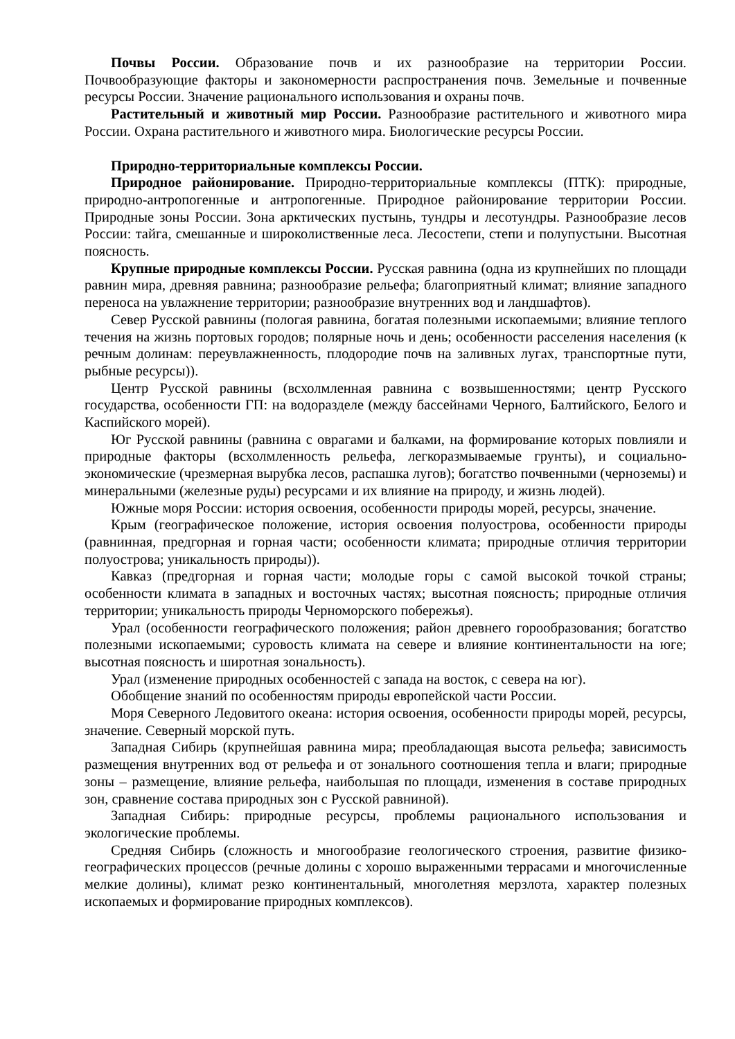Почвы России. Образование почв и их разнообразие на территории России. Почвообразующие факторы и закономерности распространения почв. Земельные и почвенные ресурсы России. Значение рационального использования и охраны почв.
Растительный и животный мир России. Разнообразие растительного и животного мира России. Охрана растительного и животного мира. Биологические ресурсы России.
Природно-территориальные комплексы России.
Природное районирование. Природно-территориальные комплексы (ПТК): природные, природно-антропогенные и антропогенные. Природное районирование территории России. Природные зоны России. Зона арктических пустынь, тундры и лесотундры. Разнообразие лесов России: тайга, смешанные и широколиственные леса. Лесостепи, степи и полупустыни. Высотная поясность.
Крупные природные комплексы России. Русская равнина (одна из крупнейших по площади равнин мира, древняя равнина; разнообразие рельефа; благоприятный климат; влияние западного переноса на увлажнение территории; разнообразие внутренних вод и ландшафтов).
Север Русской равнины (пологая равнина, богатая полезными ископаемыми; влияние теплого течения на жизнь портовых городов; полярные ночь и день; особенности расселения населения (к речным долинам: переувлажненность, плодородие почв на заливных лугах, транспортные пути, рыбные ресурсы)).
Центр Русской равнины (всхолмленная равнина с возвышенностями; центр Русского государства, особенности ГП: на водоразделе (между бассейнами Черного, Балтийского, Белого и Каспийского морей).
Юг Русской равнины (равнина с оврагами и балками, на формирование которых повлияли и природные факторы (всхолмленность рельефа, легкоразмываемые грунты), и социально-экономические (чрезмерная вырубка лесов, распашка лугов); богатство почвенными (черноземы) и минеральными (железные руды) ресурсами и их влияние на природу, и жизнь людей).
Южные моря России: история освоения, особенности природы морей, ресурсы, значение.
Крым (географическое положение, история освоения полуострова, особенности природы (равнинная, предгорная и горная части; особенности климата; природные отличия территории полуострова; уникальность природы)).
Кавказ (предгорная и горная части; молодые горы с самой высокой точкой страны; особенности климата в западных и восточных частях; высотная поясность; природные отличия территории; уникальность природы Черноморского побережья).
Урал (особенности географического положения; район древнего горообразования; богатство полезными ископаемыми; суровость климата на севере и влияние континентальности на юге; высотная поясность и широтная зональность).
Урал (изменение природных особенностей с запада на восток, с севера на юг).
Обобщение знаний по особенностям природы европейской части России.
Моря Северного Ледовитого океана: история освоения, особенности природы морей, ресурсы, значение. Северный морской путь.
Западная Сибирь (крупнейшая равнина мира; преобладающая высота рельефа; зависимость размещения внутренних вод от рельефа и от зонального соотношения тепла и влаги; природные зоны – размещение, влияние рельефа, наибольшая по площади, изменения в составе природных зон, сравнение состава природных зон с Русской равниной).
Западная Сибирь: природные ресурсы, проблемы рационального использования и экологические проблемы.
Средняя Сибирь (сложность и многообразие геологического строения, развитие физико-географических процессов (речные долины с хорошо выраженными террасами и многочисленные мелкие долины), климат резко континентальный, многолетняя мерзлота, характер полезных ископаемых и формирование природных комплексов).